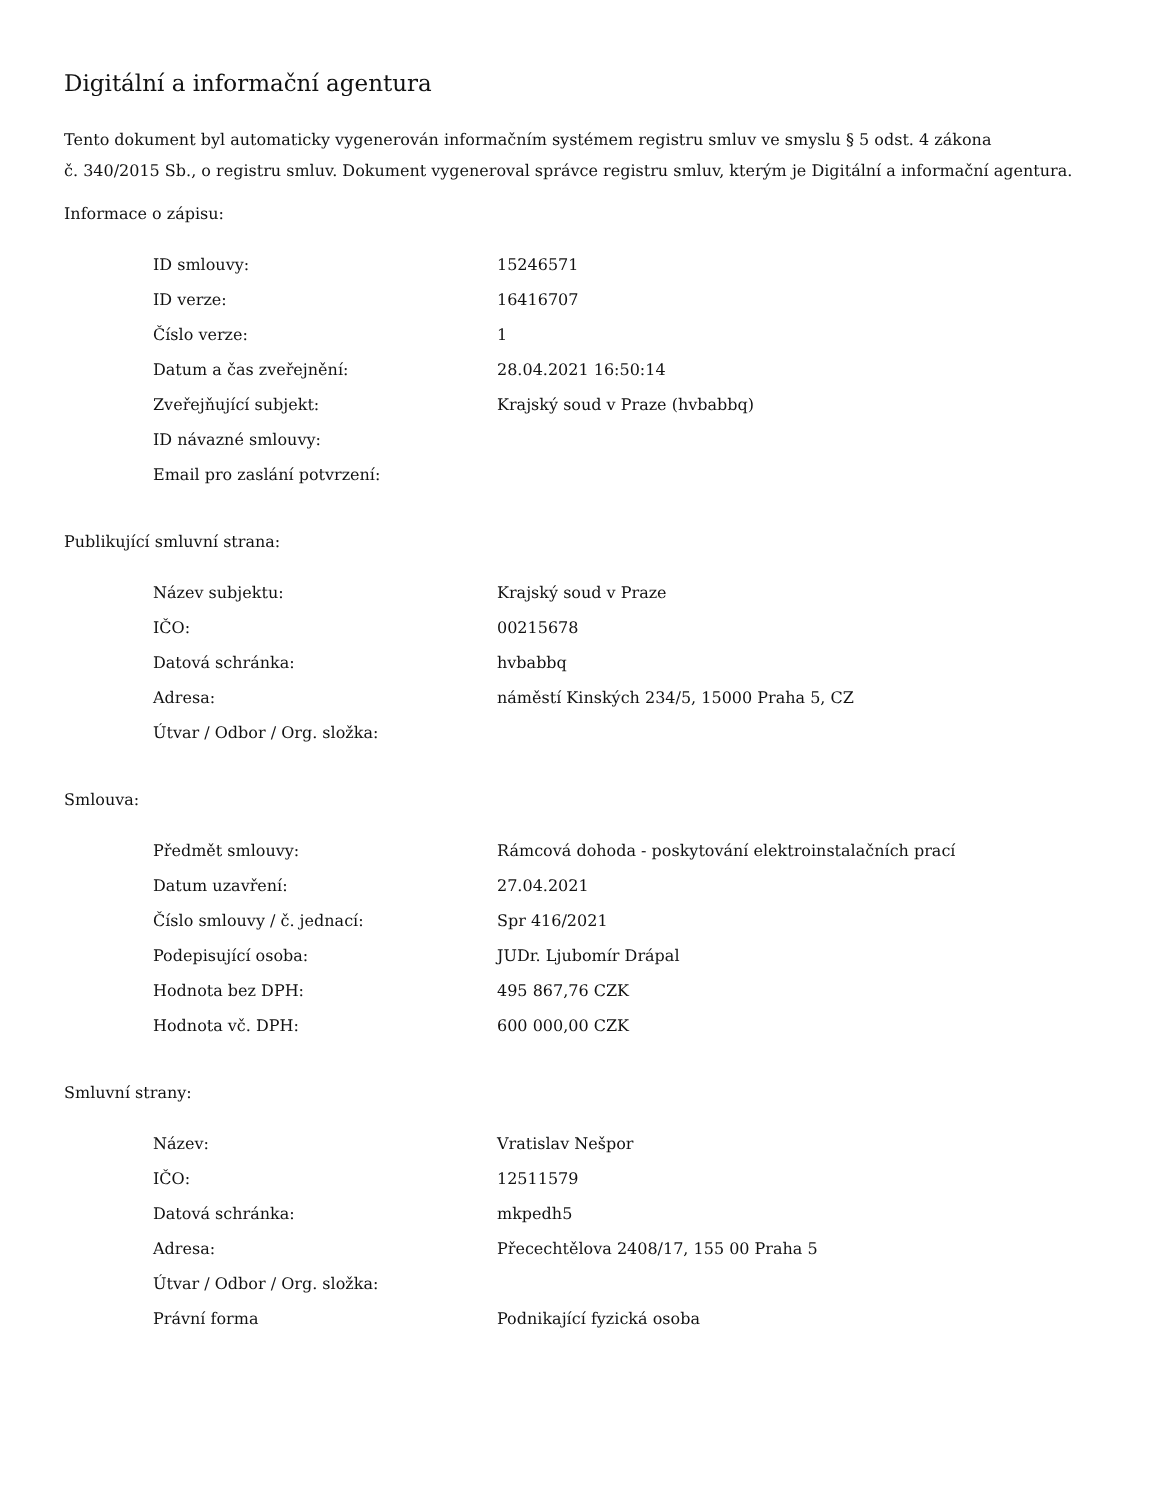Digitální a informační agentura
Tento dokument byl automaticky vygenerován informačním systémem registru smluv ve smyslu § 5 odst. 4 zákona
č. 340/2015 Sb., o registru smluv. Dokument vygeneroval správce registru smluv, kterým je Digitální a informační agentura.
Informace o zápisu:
| ID smlouvy: | 15246571 |
| ID verze: | 16416707 |
| Číslo verze: | 1 |
| Datum a čas zveřejnění: | 28.04.2021 16:50:14 |
| Zveřejňující subjekt: | Krajský soud v Praze (hvbabbq) |
| ID návazné smlouvy: | |
| Email pro zaslání potvrzení: | |
Publikující smluvní strana:
| Název subjektu: | Krajský soud v Praze |
| IČO: | 00215678 |
| Datová schránka: | hvbabbq |
| Adresa: | náměstí Kinských 234/5, 15000 Praha 5, CZ |
| Útvar / Odbor / Org. složka: | |
Smlouva:
| Předmět smlouvy: | Rámcová dohoda - poskytování elektroinstalačních prací |
| Datum uzavření: | 27.04.2021 |
| Číslo smlouvy / č. jednací: | Spr 416/2021 |
| Podepisující osoba: | JUDr. Ljubomír Drápal |
| Hodnota bez DPH: | 495 867,76 CZK |
| Hodnota vč. DPH: | 600 000,00 CZK |
Smluvní strany:
| Název: | Vratislav Nešpor |
| IČO: | 12511579 |
| Datová schránka: | mkpedh5 |
| Adresa: | Přecechtělova 2408/17, 155 00 Praha 5 |
| Útvar / Odbor / Org. složka: | |
| Právní forma | Podnikající fyzická osoba |